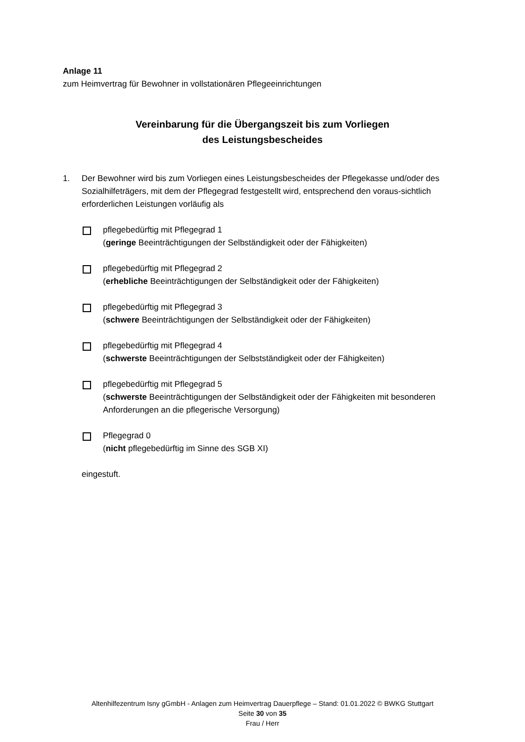Anlage 11
zum Heimvertrag für Bewohner in vollstationären Pflegeeinrichtungen
Vereinbarung für die Übergangszeit bis zum Vorliegen
des Leistungsbescheides
1. Der Bewohner wird bis zum Vorliegen eines Leistungsbescheides der Pflegekasse und/oder des Sozialhilfeträgers, mit dem der Pflegegrad festgestellt wird, entsprechend den voraus-sichtlich erforderlichen Leistungen vorläufig als
pflegebedürftig mit Pflegegrad 1
(geringe Beeinträchtigungen der Selbständigkeit oder der Fähigkeiten)
pflegebedürftig mit Pflegegrad 2
(erhebliche Beeinträchtigungen der Selbständigkeit oder der Fähigkeiten)
pflegebedürftig mit Pflegegrad 3
(schwere Beeinträchtigungen der Selbständigkeit oder der Fähigkeiten)
pflegebedürftig mit Pflegegrad 4
(schwerste Beeinträchtigungen der Selbstständigkeit oder der Fähigkeiten)
pflegebedürftig mit Pflegegrad 5
(schwerste Beeinträchtigungen der Selbständigkeit oder der Fähigkeiten mit besonderen Anforderungen an die pflegerische Versorgung)
Pflegegrad 0
(nicht pflegebedürftig im Sinne des SGB XI)
eingestuft.
Altenhilfezentrum Isny gGmbH - Anlagen zum Heimvertrag Dauerpflege – Stand: 01.01.2022 © BWKG Stuttgart
Seite 30 von 35
Frau / Herr